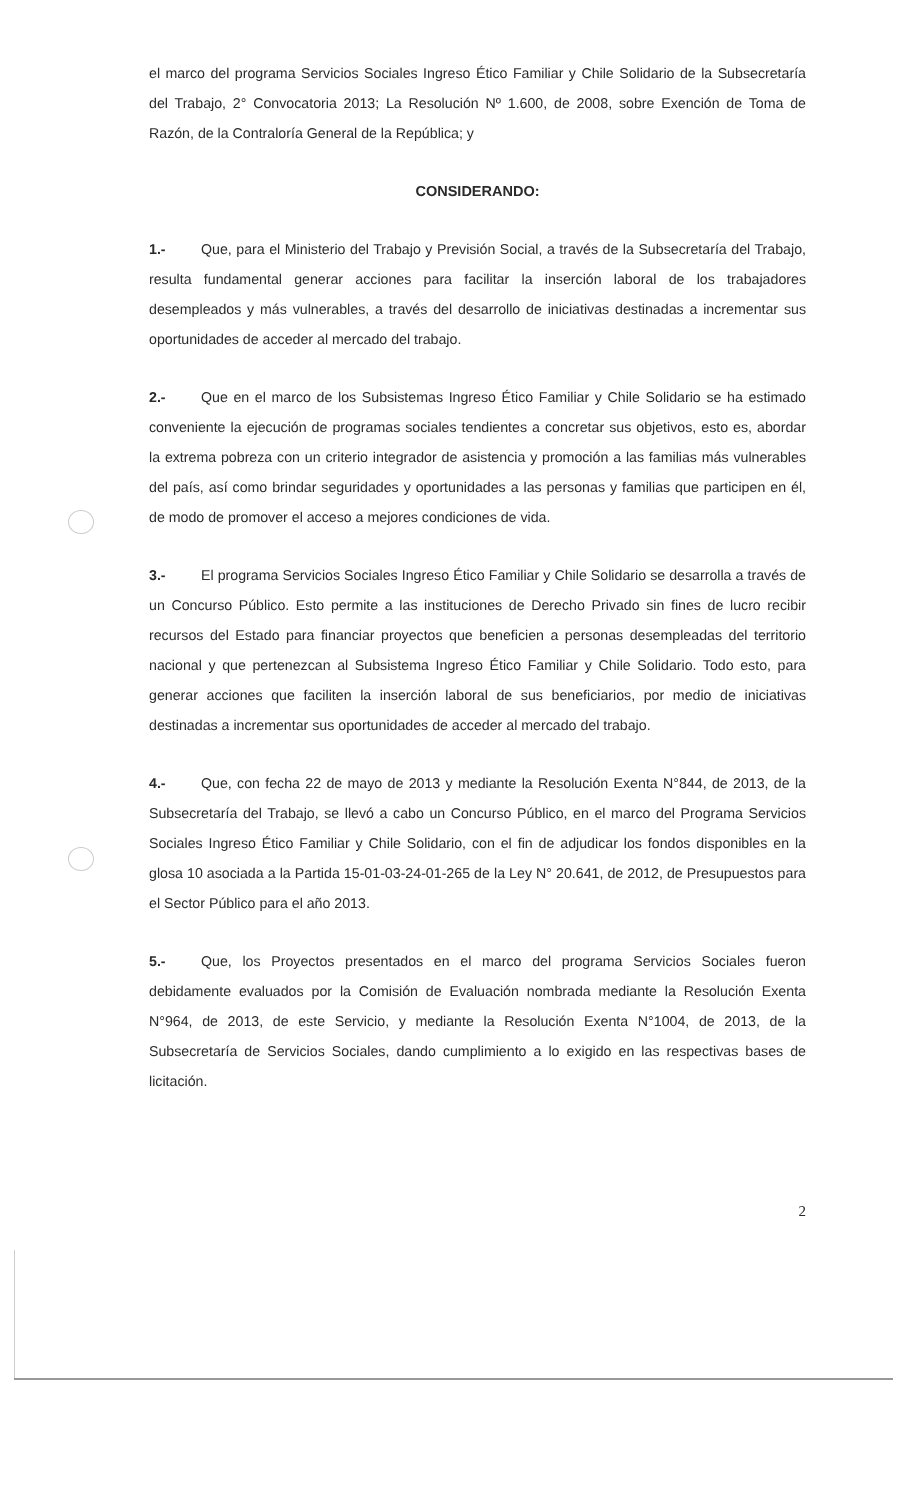el marco del programa Servicios Sociales Ingreso Ético Familiar y Chile Solidario de la Subsecretaría del Trabajo, 2° Convocatoria 2013; La Resolución Nº 1.600, de 2008, sobre Exención de Toma de Razón, de la Contraloría General de la República; y
CONSIDERANDO:
1.- Que, para el Ministerio del Trabajo y Previsión Social, a través de la Subsecretaría del Trabajo, resulta fundamental generar acciones para facilitar la inserción laboral de los trabajadores desempleados y más vulnerables, a través del desarrollo de iniciativas destinadas a incrementar sus oportunidades de acceder al mercado del trabajo.
2.- Que en el marco de los Subsistemas Ingreso Ético Familiar y Chile Solidario se ha estimado conveniente la ejecución de programas sociales tendientes a concretar sus objetivos, esto es, abordar la extrema pobreza con un criterio integrador de asistencia y promoción a las familias más vulnerables del país, así como brindar seguridades y oportunidades a las personas y familias que participen en él, de modo de promover el acceso a mejores condiciones de vida.
3.- El programa Servicios Sociales Ingreso Ético Familiar y Chile Solidario se desarrolla a través de un Concurso Público. Esto permite a las instituciones de Derecho Privado sin fines de lucro recibir recursos del Estado para financiar proyectos que beneficien a personas desempleadas del territorio nacional y que pertenezcan al Subsistema Ingreso Ético Familiar y Chile Solidario. Todo esto, para generar acciones que faciliten la inserción laboral de sus beneficiarios, por medio de iniciativas destinadas a incrementar sus oportunidades de acceder al mercado del trabajo.
4.- Que, con fecha 22 de mayo de 2013 y mediante la Resolución Exenta N°844, de 2013, de la Subsecretaría del Trabajo, se llevó a cabo un Concurso Público, en el marco del Programa Servicios Sociales Ingreso Ético Familiar y Chile Solidario, con el fin de adjudicar los fondos disponibles en la glosa 10 asociada a la Partida 15-01-03-24-01-265 de la Ley N° 20.641, de 2012, de Presupuestos para el Sector Público para el año 2013.
5.- Que, los Proyectos presentados en el marco del programa Servicios Sociales fueron debidamente evaluados por la Comisión de Evaluación nombrada mediante la Resolución Exenta N°964, de 2013, de este Servicio, y mediante la Resolución Exenta N°1004, de 2013, de la Subsecretaría de Servicios Sociales, dando cumplimiento a lo exigido en las respectivas bases de licitación.
2